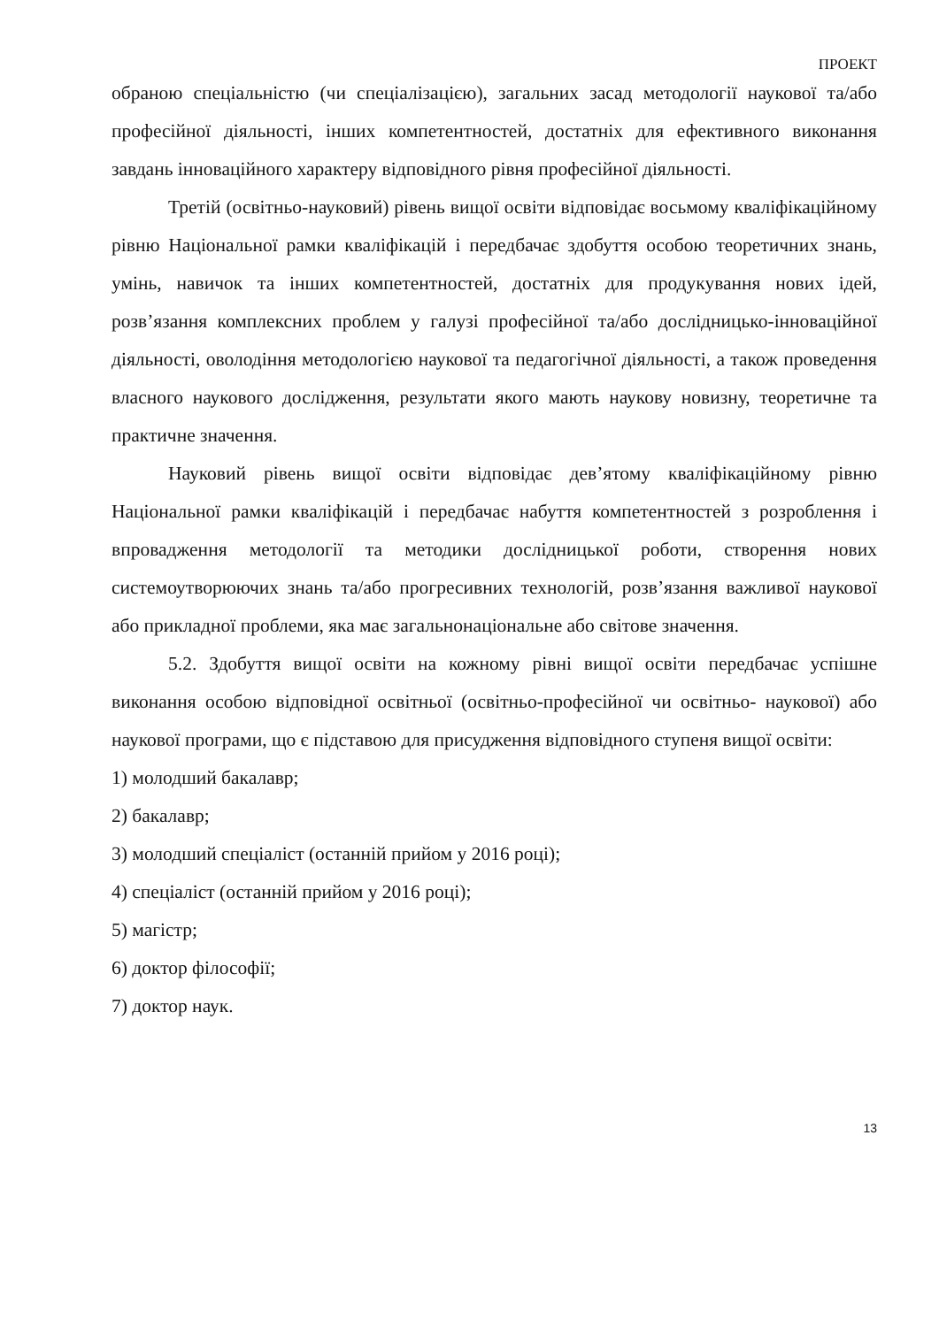ПРОЕКТ
обраною спеціальністю (чи спеціалізацією), загальних засад методології наукової та/або професійної діяльності, інших компетентностей, достатніх для ефективного виконання завдань інноваційного характеру відповідного рівня професійної діяльності.
Третій (освітньо-науковий) рівень вищої освіти відповідає восьмому кваліфікаційному рівню Національної рамки кваліфікацій і передбачає здобуття особою теоретичних знань, умінь, навичок та інших компетентностей, достатніх для продукування нових ідей, розв’язання комплексних проблем у галузі професійної та/або дослідницько-інноваційної діяльності, оволодіння методологією наукової та педагогічної діяльності, а також проведення власного наукового дослідження, результати якого мають наукову новизну, теоретичне та практичне значення.
Науковий рівень вищої освіти відповідає дев’ятому кваліфікаційному рівню Національної рамки кваліфікацій і передбачає набуття компетентностей з розроблення і впровадження методології та методики дослідницької роботи, створення нових системоутворюючих знань та/або прогресивних технологій, розв’язання важливої наукової або прикладної проблеми, яка має загальнонаціональне або світове значення.
5.2. Здобуття вищої освіти на кожному рівні вищої освіти передбачає успішне виконання особою відповідної освітньої (освітньо-професійної чи освітньо- наукової) або наукової програми, що є підставою для присудження відповідного ступеня вищої освіти:
1) молодший бакалавр;
2) бакалавр;
3) молодший спеціаліст (останній прийом у 2016 році);
4) спеціаліст (останній прийом у 2016 році);
5) магістр;
6) доктор філософії;
7) доктор наук.
13